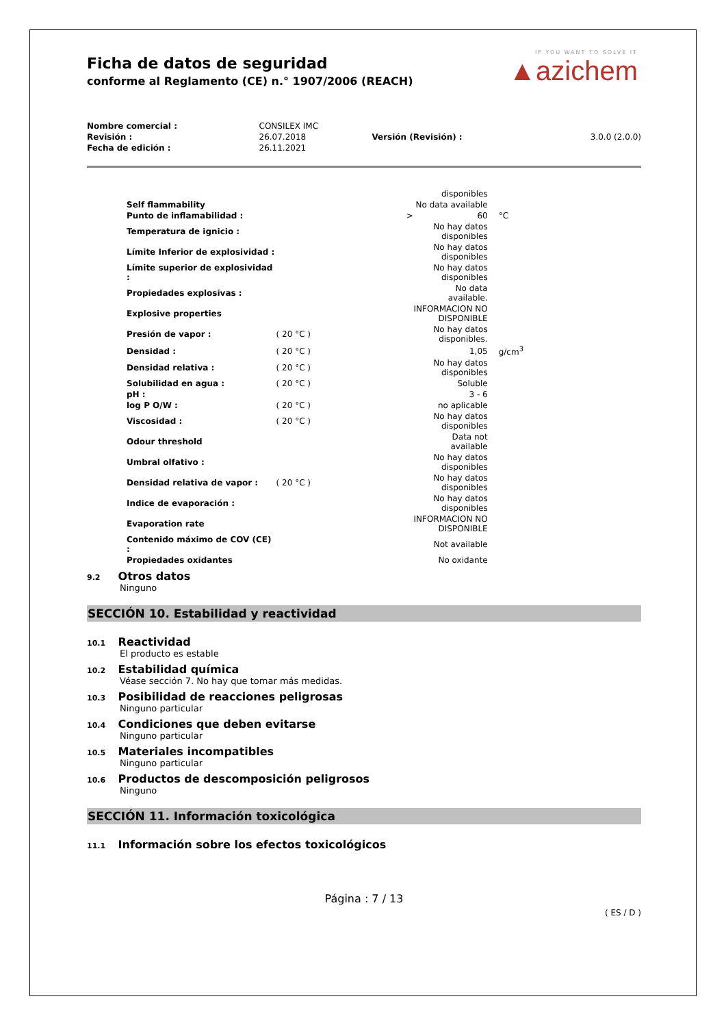Ficha de datos de seguridad
conforme al Reglamento (CE) n.° 1907/2006 (REACH)
IF YOU WANT TO SOLVE IT
▲azichem
| Nombre comercial : | CONSILEX IMC | | |
| Revisión : | 26.07.2018 | Versión (Revisión) : | 3.0.0 (2.0.0) |
| Fecha de edición : | 26.11.2021 | | |
| | | disponibles | |
| Self flammability | | No data available | |
| Punto de inflamabilidad : | > | 60 | °C |
| Temperatura de ignicio : | | No hay datos disponibles | |
| Límite Inferior de explosividad : | | No hay datos disponibles | |
| Límite superior de explosividad : | | No hay datos disponibles | |
| Propiedades explosivas : | | No data available. | |
| Explosive properties | | INFORMACION NO DISPONIBLE | |
| Presión de vapor : | ( 20 °C ) | No hay datos disponibles. | |
| Densidad : | ( 20 °C ) | 1,05 | g/cm<sup>3</sup> |
| Densidad relativa : | ( 20 °C ) | No hay datos disponibles | |
| Solubilidad en agua : | ( 20 °C ) | Soluble | |
| pH : | | 3 - 6 | |
| log P O/W : | ( 20 °C ) | no aplicable | |
| Viscosidad : | ( 20 °C ) | No hay datos disponibles | |
| Odour threshold | | Data not available | |
| Umbral olfativo : | | No hay datos disponibles | |
| Densidad relativa de vapor : | ( 20 °C ) | No hay datos disponibles | |
| Indice de evaporación : | | No hay datos disponibles | |
| Evaporation rate | | INFORMACION NO DISPONIBLE | |
| Contenido máximo de COV (CE) : | | Not available | |
| Propiedades oxidantes | | No oxidante | |
9.2 Otros datos
Ninguno
SECCIÓN 10. Estabilidad y reactividad
10.1 Reactividad
El producto es estable
10.2 Estabilidad química
Véase sección 7. No hay que tomar más medidas.
10.3 Posibilidad de reacciones peligrosas
Ninguno particular
10.4 Condiciones que deben evitarse
Ninguno particular
10.5 Materiales incompatibles
Ninguno particular
10.6 Productos de descomposición peligrosos
Ninguno
SECCIÓN 11. Información toxicológica
11.1 Información sobre los efectos toxicológicos
Página : 7 / 13
( ES / D )